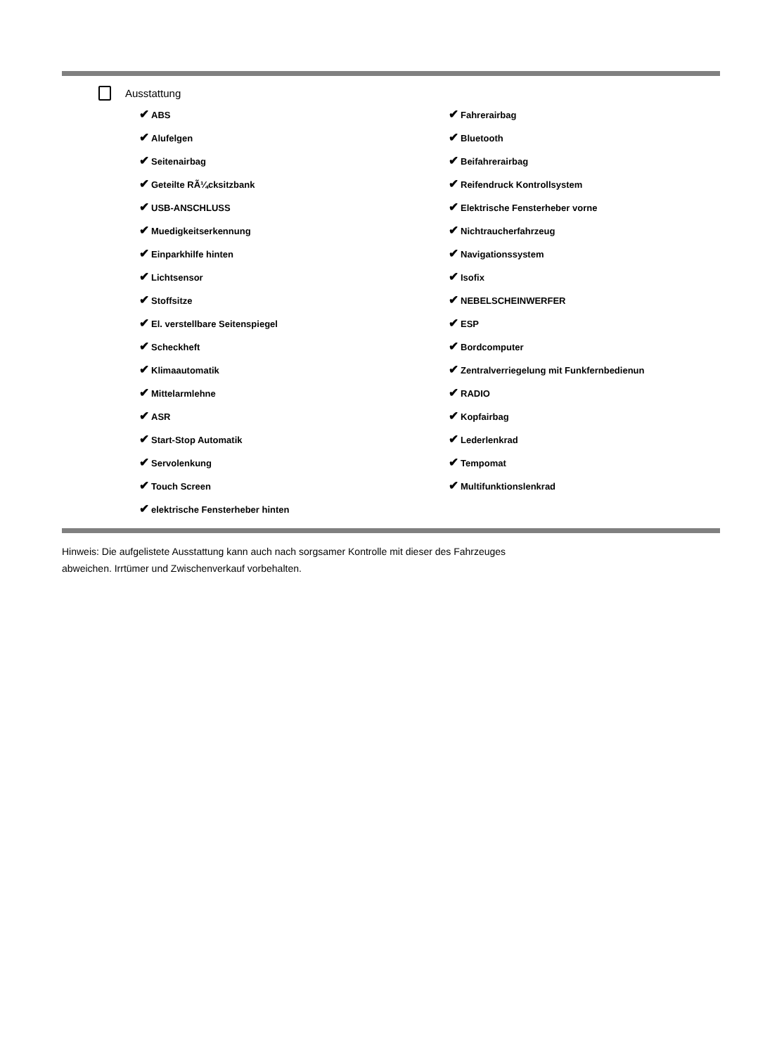Ausstattung
✔ ABS
✔ Fahrerairbag
✔ Alufelgen
✔ Bluetooth
✔ Seitenairbag
✔ Beifahrerairbag
✔ Geteilte RÃ¼cksitzbank
✔ Reifendruck Kontrollsystem
✔ USB-ANSCHLUSS
✔ Elektrische Fensterheber vorne
✔ Muedigkeitserkennung
✔ Nichtraucherfahrzeug
✔ Einparkhilfe hinten
✔ Navigationssystem
✔ Lichtsensor
✔ Isofix
✔ Stoffsitze
✔ NEBELSCHEINWERFER
✔ El. verstellbare Seitenspiegel
✔ ESP
✔ Scheckheft
✔ Bordcomputer
✔ Klimaautomatik
✔ Zentralverriegelung mit Funkfernbedienun
✔ Mittelarmlehne
✔ RADIO
✔ ASR
✔ Kopfairbag
✔ Start-Stop Automatik
✔ Lederlenkrad
✔ Servolenkung
✔ Tempomat
✔ Touch Screen
✔ Multifunktionslenkrad
✔ elektrische Fensterheber hinten
Hinweis: Die aufgelistete Ausstattung kann auch nach sorgsamer Kontrolle mit dieser des Fahrzeuges
abweichen. Irrtümer und Zwischenverkauf vorbehalten.